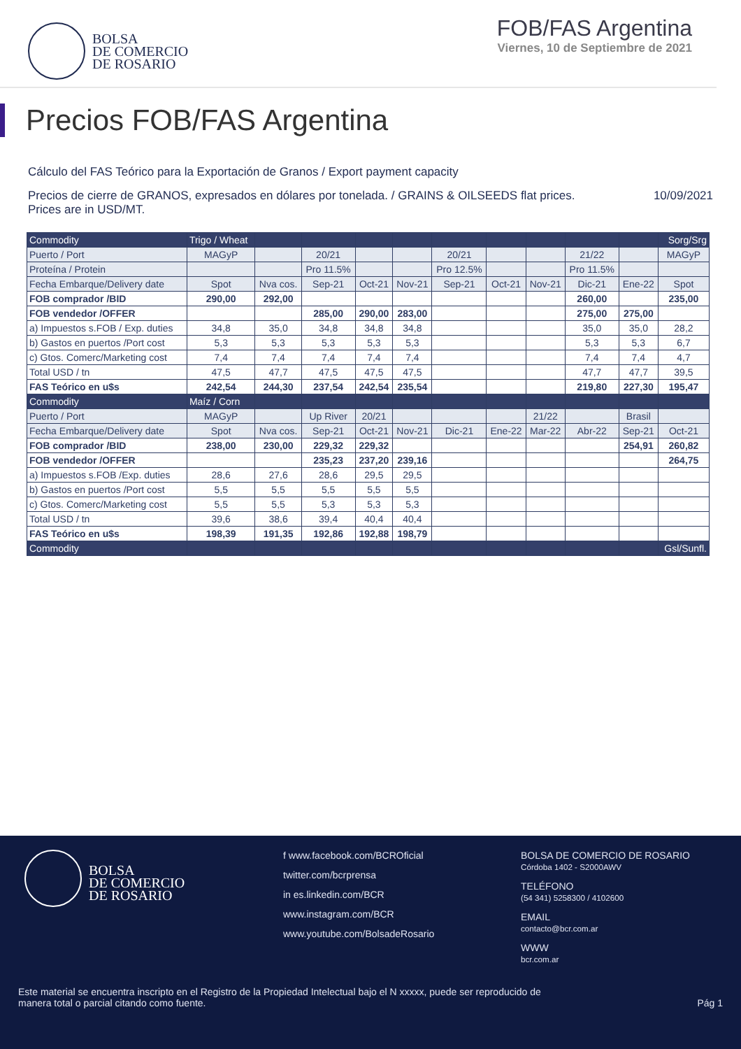BOLSA
DE COMERCIO
DE ROSARIO
FOB/FAS Argentina
Viernes, 10 de Septiembre de 2021
Precios FOB/FAS Argentina
Cálculo del FAS Teórico para la Exportación de Granos / Export payment capacity
Precios de cierre de GRANOS, expresados en dólares por tonelada. / GRAINS & OILSEEDS flat prices.
Prices are in USD/MT.
10/09/2021
| Commodity | Trigo / Wheat | | | | | | | | | | Sorg/Srg |
| --- | --- | --- | --- | --- | --- | --- | --- | --- | --- | --- | --- |
| Puerto / Port | MAGyP | | 20/21 | | | 20/21 | | | 21/22 | | MAGyP |
| Proteína / Protein | | | Pro 11.5% | | | Pro 12.5% | | | Pro 11.5% | | |
| Fecha Embarque/Delivery date | Spot | Nva cos. | Sep-21 | Oct-21 | Nov-21 | Sep-21 | Oct-21 | Nov-21 | Dic-21 | Ene-22 | Spot |
| FOB comprador /BID | 290,00 | 292,00 | | | | | | | 260,00 | | 235,00 |
| FOB vendedor /OFFER | | | 285,00 | 290,00 | 283,00 | | | | 275,00 | 275,00 | |
| a) Impuestos s.FOB / Exp. duties | 34,8 | 35,0 | 34,8 | 34,8 | 34,8 | | | | 35,0 | 35,0 | 28,2 |
| b) Gastos en puertos /Port cost | 5,3 | 5,3 | 5,3 | 5,3 | 5,3 | | | | 5,3 | 5,3 | 6,7 |
| c) Gtos. Comerc/Marketing cost | 7,4 | 7,4 | 7,4 | 7,4 | 7,4 | | | | 7,4 | 7,4 | 4,7 |
| Total USD / tn | 47,5 | 47,7 | 47,5 | 47,5 | 47,5 | | | | 47,7 | 47,7 | 39,5 |
| FAS Teórico en u$s | 242,54 | 244,30 | 237,54 | 242,54 | 235,54 | | | | 219,80 | 227,30 | 195,47 |
| Commodity | Maíz / Corn | | | | | | | | | | |
| Puerto / Port | MAGyP | | Up River | 20/21 | | | | 21/22 | | Brasil | |
| Fecha Embarque/Delivery date | Spot | Nva cos. | Sep-21 | Oct-21 | Nov-21 | Dic-21 | Ene-22 | Mar-22 | Abr-22 | Sep-21 | Oct-21 |
| FOB comprador /BID | 238,00 | 230,00 | 229,32 | 229,32 | | | | | | 254,91 | 260,82 |
| FOB vendedor /OFFER | | | 235,23 | 237,20 | 239,16 | | | | | | 264,75 |
| a) Impuestos s.FOB /Exp. duties | 28,6 | 27,6 | 28,6 | 29,5 | 29,5 | | | | | | |
| b) Gastos en puertos /Port cost | 5,5 | 5,5 | 5,5 | 5,5 | 5,5 | | | | | | |
| c) Gtos. Comerc/Marketing cost | 5,5 | 5,5 | 5,3 | 5,3 | 5,3 | | | | | | |
| Total USD / tn | 39,6 | 38,6 | 39,4 | 40,4 | 40,4 | | | | | | |
| FAS Teórico en u$s | 198,39 | 191,35 | 192,86 | 192,88 | 198,79 | | | | | | |
| Commodity | | | | | | | | | | | Gsl/Sunfl. |
BOLSA
DE COMERCIO
DE ROSARIO
f www.facebook.com/BCROficial
twitter.com/bcrprensa
in es.linkedin.com/BCR
www.instagram.com/BCR
www.youtube.com/BolsadeRosario
BOLSA DE COMERCIO DE ROSARIO
Córdoba 1402 - S2000AWV
TELÉFONO
(54 341) 5258300 / 4102600
EMAIL
contacto@bcr.com.ar
WWW
bcr.com.ar
Este material se encuentra inscripto en el Registro de la Propiedad Intelectual bajo el N xxxxx, puede ser reproducido de
manera total o parcial citando como fuente. Pág 1